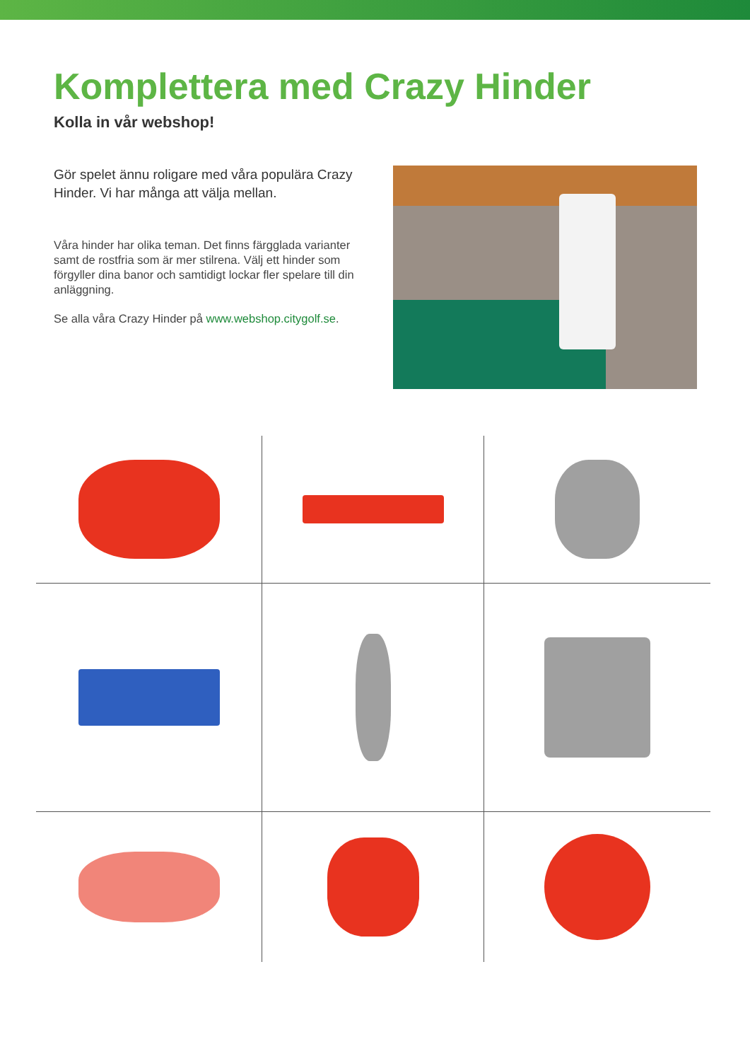Komplettera med Crazy Hinder
Kolla in vår webshop!
Gör spelet ännu roligare med våra populära Crazy Hinder. Vi har många att välja mellan.
Våra hinder har olika teman. Det finns färgglada varianter samt de rostfria som är mer stilrena. Välj ett hinder som förgyller dina banor och samtidigt lockar fler spelare till din anläggning.
Se alla våra Crazy Hinder på www.webshop.citygolf.se.